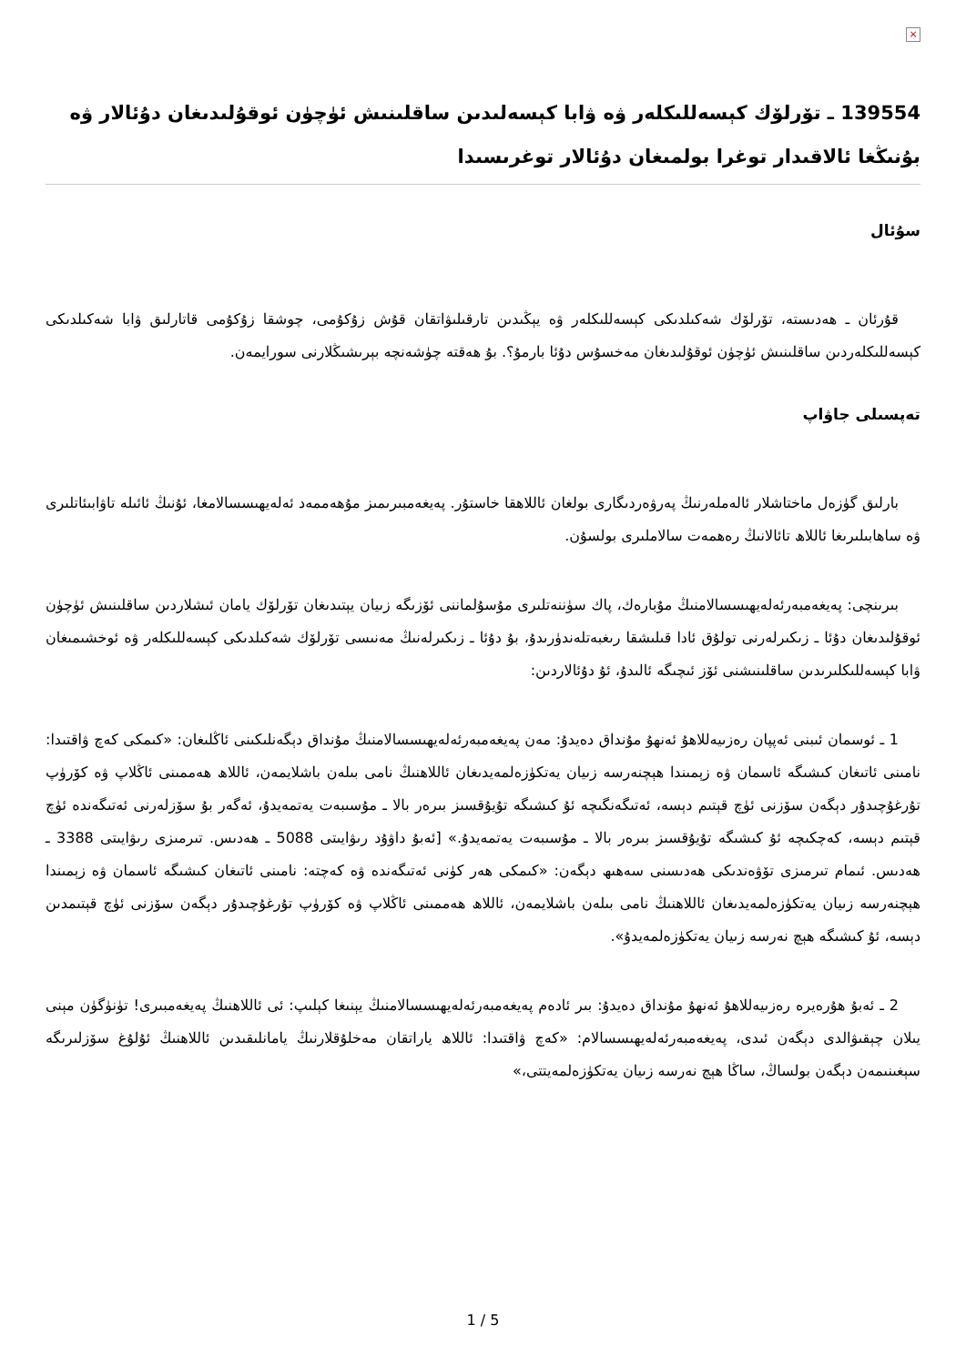×
139554 ـ تۆرلۆك كېسەللىكلەر ۋە ۋابا كېسەلىدىن ساقلىنىش ئۈچۈن ئوقۇلىدىغان دۇئالار ۋە بۇنىڭغا ئالاقىدار توغرا بولمىغان دۇئالار توغرىسىدا
سۇئال
قۇرئان ـ ھەدىستە، تۆرلۆك شەكىلدىكى كېسەللىكلەر ۋە يېڭىدىن تارقىلىۋاتقان قۇش زۇكۇمى، چوشقا زۇكۇمى قاتارلىق ۋابا شەكىلدىكى كېسەللىكلەردىن ساقلىنىش ئۈچۈن ئوقۇلىدىغان مەخسۇس دۇئا بارمۇ؟. بۇ ھەقتە چۈشەنچە بېرىشىڭلارنى سورايمەن.
تەپسىلى جاۋاپ
بارلىق گۈزەل ماختاشلار ئالەملەرنىڭ پەرۋەردىگارى بولغان ئاللاھقا خاستۇر. پەيغەمبىرىمىز مۇھەممەد ئەلەيھىسسالامغا، ئۇنىڭ ئائىلە تاۋابىئاتلىرى ۋە ساھابىلىرىغا ئاللاھ تائالانىڭ رەھمەت سالاملىرى بولسۇن.
بىرىنچى: پەيغەمبەرئەلەيھىسسالامنىڭ مۇبارەك، پاك سۈننەتلىرى مۇسۇلماننى ئۆزىگە زىيان يېتىدىغان تۆرلۆك يامان ئىشلاردىن ساقلىنىش ئۈچۈن ئوقۇلىدىغان دۇئا ـ زىكىرلەرنى تولۇق ئادا قىلىشقا رىغبەتلەندۈرىدۇ، بۇ دۇئا ـ زىكىرلەنىڭ مەنىسى تۆرلۆك شەكىلدىكى كېسەللىكلەر ۋە ئوخشىمىغان ۋابا كېسەللىكلىرىدىن ساقلىنىشنى ئۆز ئىچىگە ئالىدۇ، ئۇ دۇئالاردىن:
1 ـ ئوسمان ئىبنى ئەپپان رەزىيەللاھۇ ئەنھۇ مۇنداق دەيدۇ: مەن پەيغەمبەرئەلەيھىسسالامنىڭ مۇنداق دېگەنلىكىنى ئاڭلىغان: «كىمكى كەچ ۋاقتىدا: نامىنى ئاتىغان كىشىگە ئاسمان ۋە زېمىندا ھېچنەرسە زىيان يەتكۈزەلمەيدىغان ئاللاھنىڭ نامى بىلەن باشلايمەن، ئاللاھ ھەممىنى ئاڭلاپ ۋە كۆرۈپ تۇرغۇچىدۇر دېگەن سۆزنى ئۈچ قېتىم دېسە، ئەتىگەنگىچە ئۇ كىشىگە تۇيۇقسىز بىرەر بالا ـ مۇسىبەت يەتمەيدۇ، ئەگەر بۇ سۆزلەرنى ئەتىگەندە ئۈچ قېتىم دېسە، كەچكىچە ئۇ كىشىگە تۇيۇقسىز بىرەر بالا ـ مۇسىبەت يەتمەيدۇ.» [ئەبۇ داۋۇد رىۋايىتى 5088 ـ ھەدىس. تىرمىزى رىۋايىتى 3388 ـ ھەدىس. ئىمام تىرمىزى تۆۋەندىكى ھەدىسنى سەھىھ دېگەن: «كىمكى ھەر كۈنى ئەتىگەندە ۋە كەچتە: نامىنى ئاتىغان كىشىگە ئاسمان ۋە زېمىندا ھېچنەرسە زىيان يەتكۈزەلمەيدىغان ئاللاھنىڭ نامى بىلەن باشلايمەن، ئاللاھ ھەممىنى ئاڭلاپ ۋە كۆرۈپ تۇرغۇچىدۇر دېگەن سۆزنى ئۈچ قېتىمدىن دېسە، ئۇ كىشىگە ھېچ نەرسە زىيان يەتكۈزەلمەيدۇ».
2 ـ ئەبۇ ھۇرەيرە رەزىيەللاھۇ ئەنھۇ مۇنداق دەيدۇ: بىر ئادەم پەيغەمبەرئەلەيھىسسالامنىڭ يېنىغا كېلىپ: ئى ئاللاھنىڭ پەيغەمبىرى! تۈنۈگۈن مېنى يىلان چېقىۋالدى دېگەن ئىدى، پەيغەمبەرئەلەيھىسسالام: «كەچ ۋاقتىدا: ئاللاھ ياراتقان مەخلۇقلارنىڭ يامانلىقىدىن ئاللاھنىڭ ئۇلۇغ سۆزلىرىگە سېغىنىمەن دېگەن بولساڭ، ساڭا ھېچ نەرسە زىيان يەتكۈزەلمەيتتى،»
1 / 5